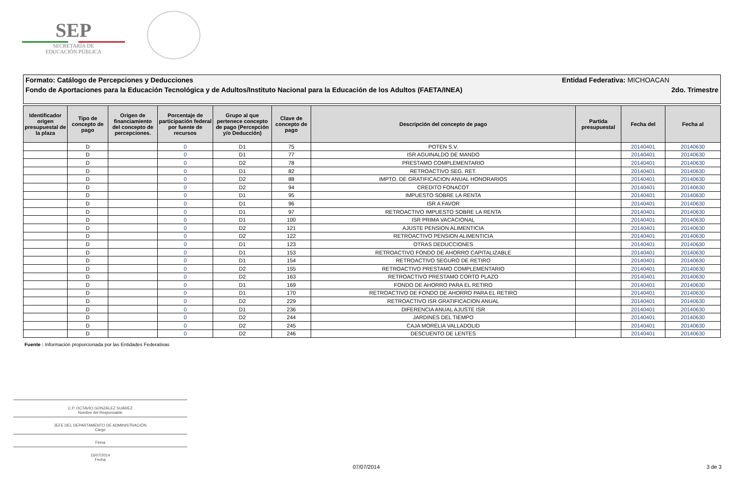SEP
SECRETARÍA DE
EDUCACIÓN PÚBLICA
Formato: Catálogo de Percepciones y Deducciones Entidad Federativa: MICHOACAN
Fondo de Aportaciones para la Educación Tecnológica y de Adultos/Instituto Nacional para la Educación de los Adultos (FAETA/INEA) 2do. Trimestre
| Identificador origen presupuestal de la plaza | Tipo de concepto de pago | Origen de financiamiento del concepto de percepciones. | Porcentaje de participación federal por fuente de recursos | Grupo al que pertenece concepto de pago (Percepción y/o Deducción) | Clave de concepto de pago | Descripción del concepto de pago | Partida presupuestal | Fecha del | Fecha al |
| --- | --- | --- | --- | --- | --- | --- | --- | --- | --- |
| | D | | 0 | D1 | 75 | POTEN S.V. | | 20140401 | 20140630 |
| | D | | 0 | D1 | 77 | ISR AGUINALDO DE MANDO | | 20140401 | 20140630 |
| | D | | 0 | D2 | 78 | PRESTAMO COMPLEMENTARIO | | 20140401 | 20140630 |
| | D | | 0 | D1 | 82 | RETROACTIVO SEG. RET. | | 20140401 | 20140630 |
| | D | | 0 | D2 | 88 | IMPTO. DE GRATIFICACION ANUAL HONORARIOS | | 20140401 | 20140630 |
| | D | | 0 | D2 | 94 | CREDITO FONACOT | | 20140401 | 20140630 |
| | D | | 0 | D1 | 95 | IMPUESTO SOBRE LA RENTA | | 20140401 | 20140630 |
| | D | | 0 | D1 | 96 | ISR A FAVOR | | 20140401 | 20140630 |
| | D | | 0 | D1 | 97 | RETROACTIVO IMPUESTO SOBRE LA RENTA | | 20140401 | 20140630 |
| | D | | 0 | D1 | 100 | ISR PRIMA VACACIONAL | | 20140401 | 20140630 |
| | D | | 0 | D2 | 121 | AJUSTE PENSION ALIMENTICIA | | 20140401 | 20140630 |
| | D | | 0 | D2 | 122 | RETROACTIVO PENSION ALIMENTICIA | | 20140401 | 20140630 |
| | D | | 0 | D1 | 123 | OTRAS DEDUCCIONES | | 20140401 | 20140630 |
| | D | | 0 | D1 | 153 | RETROACTIVO FONDO DE AHORRO CAPITALIZABLE | | 20140401 | 20140630 |
| | D | | 0 | D1 | 154 | RETROACTIVO SEGURO DE RETIRO | | 20140401 | 20140630 |
| | D | | 0 | D2 | 155 | RETROACTIVO PRESTAMO COMPLEMENTARIO | | 20140401 | 20140630 |
| | D | | 0 | D2 | 163 | RETROACTIVO PRESTAMO CORTO PLAZO | | 20140401 | 20140630 |
| | D | | 0 | D1 | 169 | FONDO DE AHORRO PARA EL RETIRO | | 20140401 | 20140630 |
| | D | | 0 | D1 | 170 | RETROACTIVO DE FONDO DE AHORRO PARA EL RETIRO | | 20140401 | 20140630 |
| | D | | 0 | D2 | 229 | RETROACTIVO ISR GRATIFICACION ANUAL | | 20140401 | 20140630 |
| | D | | 0 | D1 | 236 | DIFERENCIA ANUAL AJUSTE ISR | | 20140401 | 20140630 |
| | D | | 0 | D2 | 244 | JARDINES DEL TIEMPO | | 20140401 | 20140630 |
| | D | | 0 | D2 | 245 | CAJA MORELIA VALLADOLID | | 20140401 | 20140630 |
| | D | | 0 | D2 | 246 | DESCUENTO DE LENTES | | 20140401 | 20140630 |
Fuente : Información proporcionada por las Entidades Federativas
C.P. OCTAVIO GONZÁLEZ SUÁREZ
Nombre del Responsable
JEFE DEL DEPARTAMENTO DE ADMINISTRACIÓN
Cargo
Firma
15/07/2014
Fecha
07/07/2014 3 de 3